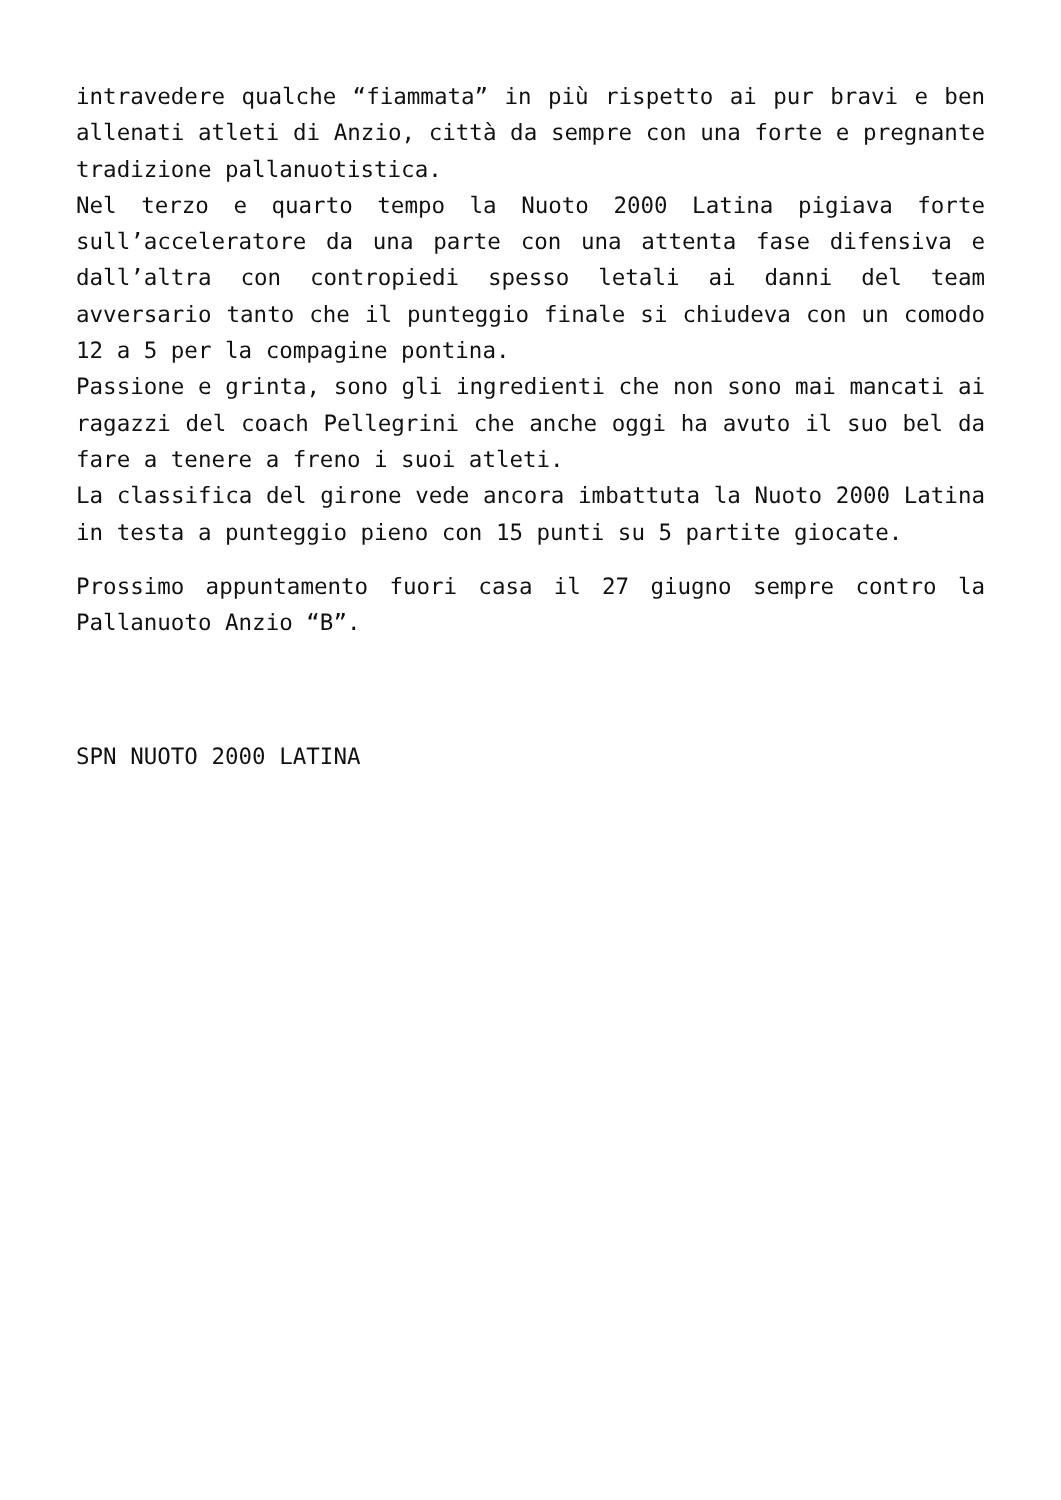intravedere qualche “fiammata” in più rispetto ai pur bravi e ben allenati atleti di Anzio, città da sempre con una forte e pregnante tradizione pallanuotistica.
Nel terzo e quarto tempo la Nuoto 2000 Latina pigiava forte sull’acceleratore da una parte con una attenta fase difensiva e dall’altra con contropiedi spesso letali ai danni del team avversario tanto che il punteggio finale si chiudeva con un comodo 12 a 5 per la compagine pontina.
Passione e grinta, sono gli ingredienti che non sono mai mancati ai ragazzi del coach Pellegrini che anche oggi ha avuto il suo bel da fare a tenere a freno i suoi atleti.
La classifica del girone vede ancora imbattuta la Nuoto 2000 Latina in testa a punteggio pieno con 15 punti su 5 partite giocate.
Prossimo appuntamento fuori casa il 27 giugno sempre contro la Pallanuoto Anzio “B”.
SPN NUOTO 2000 LATINA